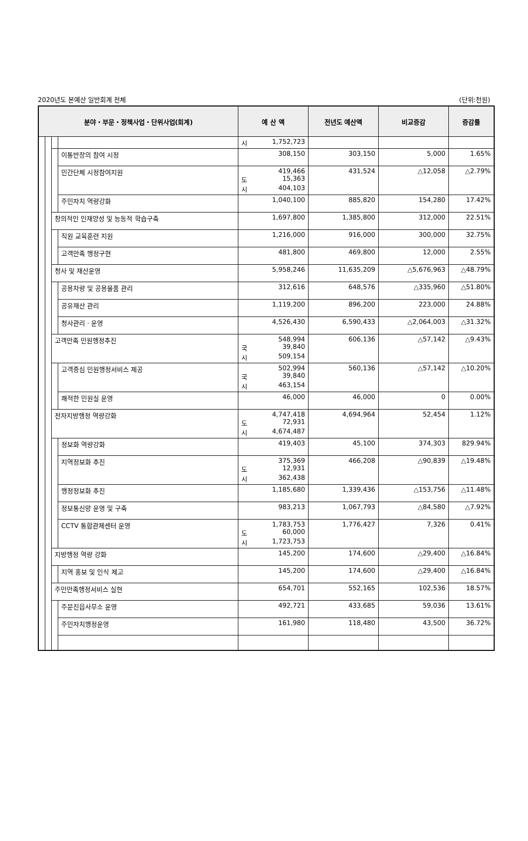2020년도 본예산 일반회계 전체 (단위:천원)
| 분야・부문・정책사업・단위사업(회계) | | | | 예 산 액 | 전년도 예산액 | 비교증감 | 증감률 |
| --- | --- | --- | --- | --- | --- | --- | --- |
| | | | | 시 1,752,723 | | | |
| | | | 이통반장의 참여 시정 | 308,150 | 303,150 | 5,000 | 1.65% |
| | | | 민간단체 시정참여지원 | 419,466 도 15,363 시 404,103 | 431,524 | △12,058 | △2.79% |
| | | | 주민자치 역량강화 | 1,040,100 | 885,820 | 154,280 | 17.42% |
| | | 창의적인 인재양성 및 능동적 학습구축 | | 1,697,800 | 1,385,800 | 312,000 | 22.51% |
| | | | 직원 교육훈련 지원 | 1,216,000 | 916,000 | 300,000 | 32.75% |
| | | | 고객만족 행정구현 | 481,800 | 469,800 | 12,000 | 2.55% |
| | | 청사 및 재산운영 | | 5,958,246 | 11,635,209 | △5,676,963 | △48.79% |
| | | | 공용차량 및 공용물품 관리 | 312,616 | 648,576 | △335,960 | △51.80% |
| | | | 공유재산 관리 | 1,119,200 | 896,200 | 223,000 | 24.88% |
| | | | 청사관리 · 운영 | 4,526,430 | 6,590,433 | △2,064,003 | △31.32% |
| | | 고객만족 민원행정추진 | | 548,994 국 39,840 시 509,154 | 606,136 | △57,142 | △9.43% |
| | | | 고객중심 민원행정서비스 제공 | 502,994 국 39,840 시 463,154 | 560,136 | △57,142 | △10.20% |
| | | | 쾌적한 민원실 운영 | 46,000 | 46,000 | 0 | 0.00% |
| | | 전자지방행정 역량강화 | | 4,747,418 도 72,931 시 4,674,487 | 4,694,964 | 52,454 | 1.12% |
| | | | 정보화 역량강화 | 419,403 | 45,100 | 374,303 | 829.94% |
| | | | 지역정보화 추진 | 375,369 도 12,931 시 362,438 | 466,208 | △90,839 | △19.48% |
| | | | 행정정보화 추진 | 1,185,680 | 1,339,436 | △153,756 | △11.48% |
| | | | 정보통신망 운영 및 구축 | 983,213 | 1,067,793 | △84,580 | △7.92% |
| | | | CCTV 통합관제센터 운영 | 1,783,753 도 60,000 시 1,723,753 | 1,776,427 | 7,326 | 0.41% |
| | | 지방행정 역량 강화 | | 145,200 | 174,600 | △29,400 | △16.84% |
| | | | 지역 홍보 및 인식 제고 | 145,200 | 174,600 | △29,400 | △16.84% |
| | | 주민만족행정서비스 실현 | | 654,701 | 552,165 | 102,536 | 18.57% |
| | | | 주문진읍사무소 운영 | 492,721 | 433,685 | 59,036 | 13.61% |
| | | | 주민자치행정운영 | 161,980 | 118,480 | 43,500 | 36.72% |